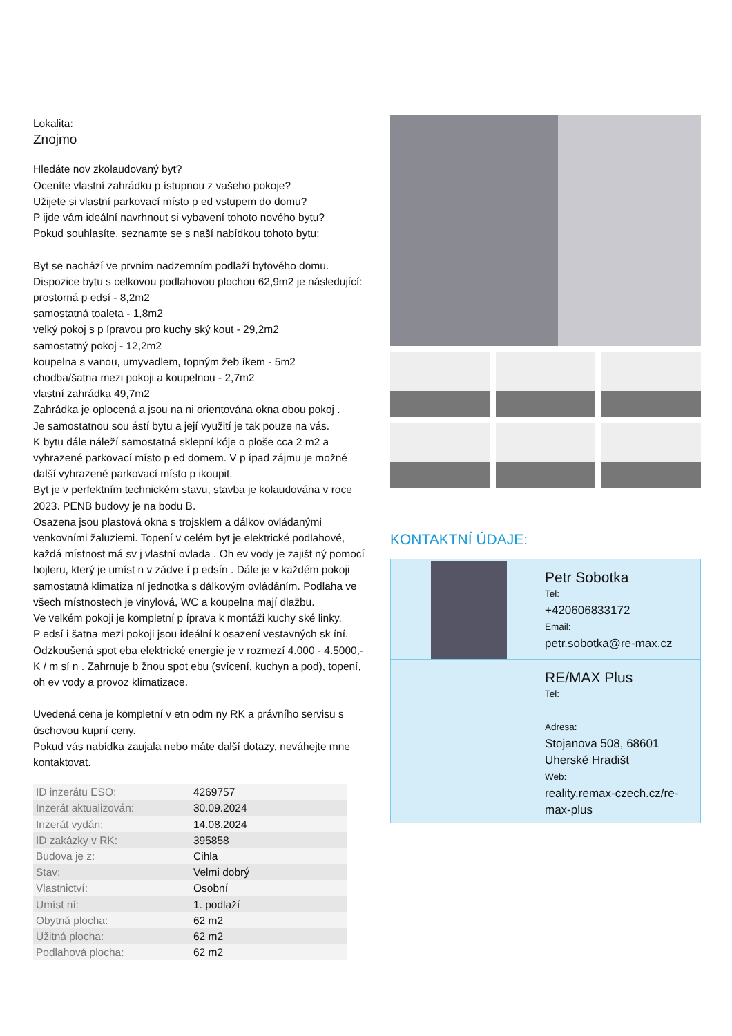Lokalita:
Znojmo
Hledáte nov zkolaudovaný byt?
Oceníte vlastní zahrádku p ístupnou z vašeho pokoje?
Užijete si vlastní parkovací místo p ed vstupem do domu?
P ijde vám ideální navrhnout si vybavení tohoto nového bytu?
Pokud souhlasíte, seznamte se s naší nabídkou tohoto bytu:
Byt se nachází ve prvním nadzemním podlaží bytového domu. Dispozice bytu s celkovou podlahovou plochou 62,9m2 je následující:
prostorná p edsí - 8,2m2
samostatná toaleta - 1,8m2
velký pokoj s p ípravou pro kuchy ský kout - 29,2m2
samostatný pokoj - 12,2m2
koupelna s vanou, umyvadlem, topným žeb íkem - 5m2
chodba/šatna mezi pokoji a koupelnou - 2,7m2
vlastní zahrádka 49,7m2
Zahrádka je oplocená a jsou na ni orientována okna obou pokoj .
Je samostatnou sou ástí bytu a její využití je tak pouze na vás.
K bytu dále náleží samostatná sklepní kóje o ploše cca 2 m2 a vyhrazené parkovací místo p ed domem. V p ípad zájmu je možné další vyhrazené parkovací místo p ikoupit.
Byt je v perfektním technickém stavu, stavba je kolaudována v roce 2023. PENB budovy je na bodu B.
Osazena jsou plastová okna s trojsklem a dálkov ovládanými venkovními žaluziemi. Topení v celém byt je elektrické podlahové, každá místnost má sv j vlastní ovlada . Oh ev vody je zajišt ný pomocí bojleru, který je umíst n v zádve í p edsín . Dále je v každém pokoji samostatná klimatiza ní jednotka s dálkovým ovládáním. Podlaha ve všech místnostech je vinylová, WC a koupelna mají dlažbu.
Ve velkém pokoji je kompletní p íprava k montáži kuchy ské linky.
P edsí i šatna mezi pokoji jsou ideální k osazení vestavných sk íní.
Odzkoušená spot eba elektrické energie je v rozmezí 4.000 - 4.5000,- K / m sí n . Zahrnuje b žnou spot ebu (svícení, kuchyn a pod), topení, oh ev vody a provoz klimatizace.
Uvedená cena je kompletní v etn odm ny RK a právního servisu s úschovou kupní ceny.
Pokud vás nabídka zaujala nebo máte další dotazy, neváhejte mne kontaktovat.
| ID inzerátu ESO: | 4269757 |
| Inzerát aktualizován: | 30.09.2024 |
| Inzerát vydán: | 14.08.2024 |
| ID zakázky v RK: | 395858 |
| Budova je z: | Cihla |
| Stav: | Velmi dobrý |
| Vlastnictví: | Osobní |
| Umíst ní: | 1. podlaží |
| Obytná plocha: | 62 m2 |
| Užitná plocha: | 62 m2 |
| Podlahová plocha: | 62 m2 |
KONTAKTNÍ ÚDAJE:
Petr Sobotka
Tel:
+420606833172
Email:
petr.sobotka@re-max.cz
RE/MAX Plus
Tel:
Adresa:
Stojanova 508, 68601 Uherské Hradišt
Web:
reality.remax-czech.cz/re-max-plus